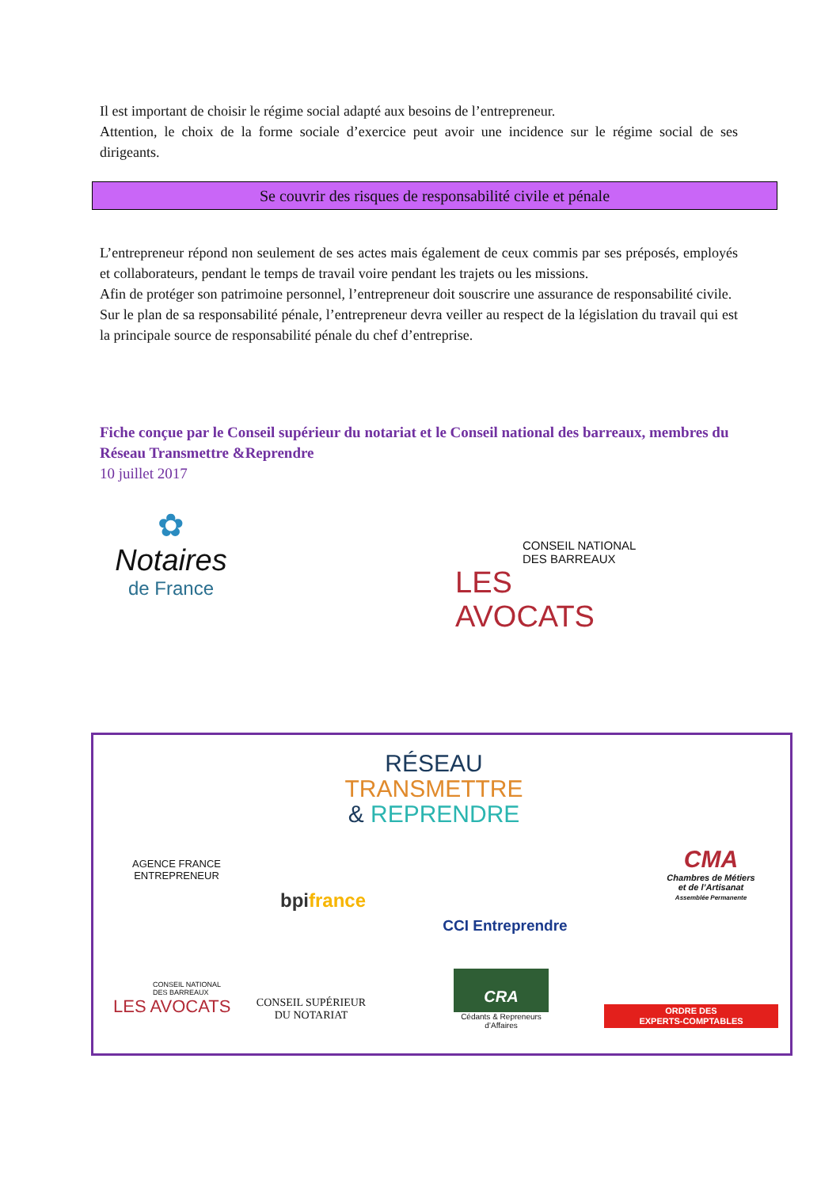Il est important de choisir le régime social adapté aux besoins de l’entrepreneur.
Attention, le choix de la forme sociale d’exercice peut avoir une incidence sur le régime social de ses dirigeants.
Se couvrir des risques de responsabilité civile et pénale
L’entrepreneur répond non seulement de ses actes mais également de ceux commis par ses préposés, employés et collaborateurs, pendant le temps de travail voire pendant les trajets ou les missions.
Afin de protéger son patrimoine personnel, l’entrepreneur doit souscrire une assurance de responsabilité civile.
Sur le plan de sa responsabilité pénale, l’entrepreneur devra veiller au respect de la législation du travail qui est la principale source de responsabilité pénale du chef d’entreprise.
Fiche conçue par le Conseil supérieur du notariat et le Conseil national des barreaux, membres du Réseau Transmettre &Reprendre
10 juillet 2017
✿
Notaires
de France
CONSEIL NATIONAL
DES BARREAUX
LES AVOCATS
RÉSEAU
TRANSMETTRE
& REPRENDRE
AGENCE FRANCE
ENTREPRENEUR
bpi france
CCI Entreprendre
CMA
Chambres de Métiers
et de l’Artisanat
Assemblée Permanente
CONSEIL NATIONAL
DES BARREAUX
LES AVOCATS
CONSEIL SUPÉRIEUR
DU NOTARIAT
CRA
Cédants & Repreneurs
d’Affaires
ORDRE DES
EXPERTS-COMPTABLES